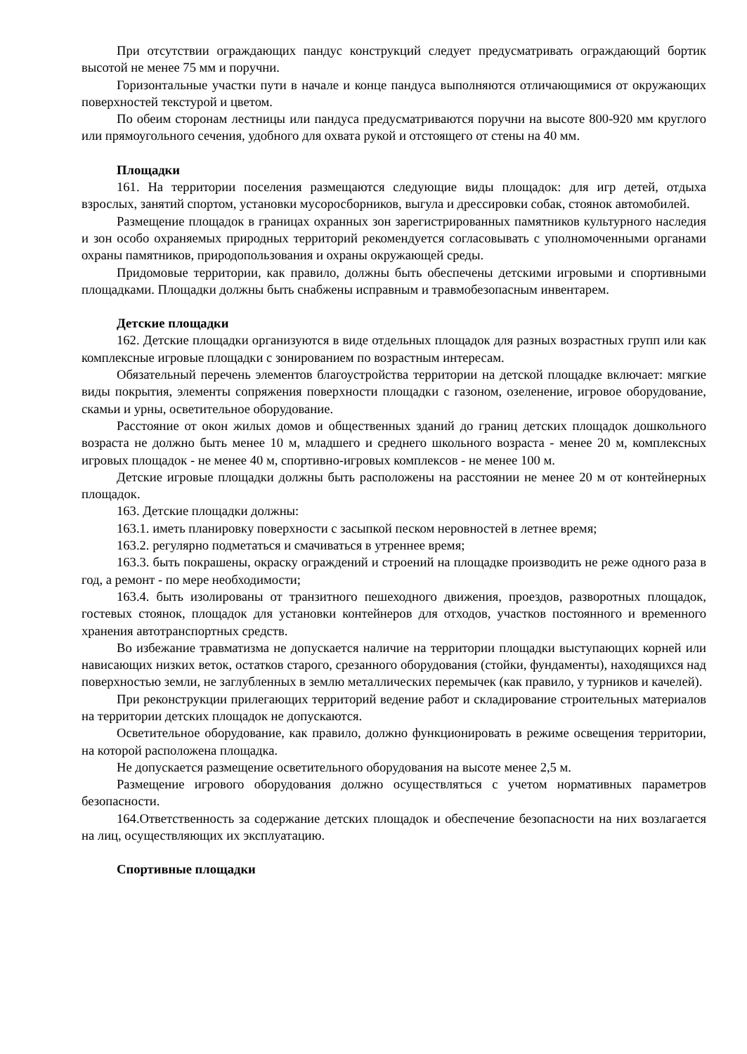При отсутствии ограждающих пандус конструкций следует предусматривать ограждающий бортик высотой не менее 75 мм и поручни.
Горизонтальные участки пути в начале и конце пандуса выполняются отличающимися от окружающих поверхностей текстурой и цветом.
По обеим сторонам лестницы или пандуса предусматриваются поручни на высоте 800-920 мм круглого или прямоугольного сечения, удобного для охвата рукой и отстоящего от стены на 40 мм.
Площадки
161. На территории поселения размещаются следующие виды площадок: для игр детей, отдыха взрослых, занятий спортом, установки мусоросборников, выгула и дрессировки собак, стоянок автомобилей.
Размещение площадок в границах охранных зон зарегистрированных памятников культурного наследия и зон особо охраняемых природных территорий рекомендуется согласовывать с уполномоченными органами охраны памятников, природопользования и охраны окружающей среды.
Придомовые территории, как правило, должны быть обеспечены детскими игровыми и спортивными площадками. Площадки должны быть снабжены исправным и травмобезопасным инвентарем.
Детские площадки
162. Детские площадки организуются в виде отдельных площадок для разных возрастных групп или как комплексные игровые площадки с зонированием по возрастным интересам.
Обязательный перечень элементов благоустройства территории на детской площадке включает: мягкие виды покрытия, элементы сопряжения поверхности площадки с газоном, озеленение, игровое оборудование, скамьи и урны, осветительное оборудование.
Расстояние от окон жилых домов и общественных зданий до границ детских площадок дошкольного возраста не должно быть менее 10 м, младшего и среднего школьного возраста - менее 20 м, комплексных игровых площадок - не менее 40 м, спортивно-игровых комплексов - не менее 100 м.
Детские игровые площадки должны быть расположены на расстоянии не менее 20 м от контейнерных площадок.
163. Детские площадки должны:
163.1. иметь планировку поверхности с засыпкой песком неровностей в летнее время;
163.2. регулярно подметаться и смачиваться в утреннее время;
163.3. быть покрашены, окраску ограждений и строений на площадке производить не реже одного раза в год, а ремонт - по мере необходимости;
163.4. быть изолированы от транзитного пешеходного движения, проездов, разворотных площадок, гостевых стоянок, площадок для установки контейнеров для отходов, участков постоянного и временного хранения автотранспортных средств.
Во избежание травматизма не допускается наличие на территории площадки выступающих корней или нависающих низких веток, остатков старого, срезанного оборудования (стойки, фундаменты), находящихся над поверхностью земли, не заглубленных в землю металлических перемычек (как правило, у турников и качелей).
При реконструкции прилегающих территорий ведение работ и складирование строительных материалов на территории детских площадок не допускаются.
Осветительное оборудование, как правило, должно функционировать в режиме освещения территории, на которой расположена площадка.
Не допускается размещение осветительного оборудования на высоте менее 2,5 м.
Размещение игрового оборудования должно осуществляться с учетом нормативных параметров безопасности.
164.Ответственность за содержание детских площадок и обеспечение безопасности на них возлагается на лиц, осуществляющих их эксплуатацию.
Спортивные площадки